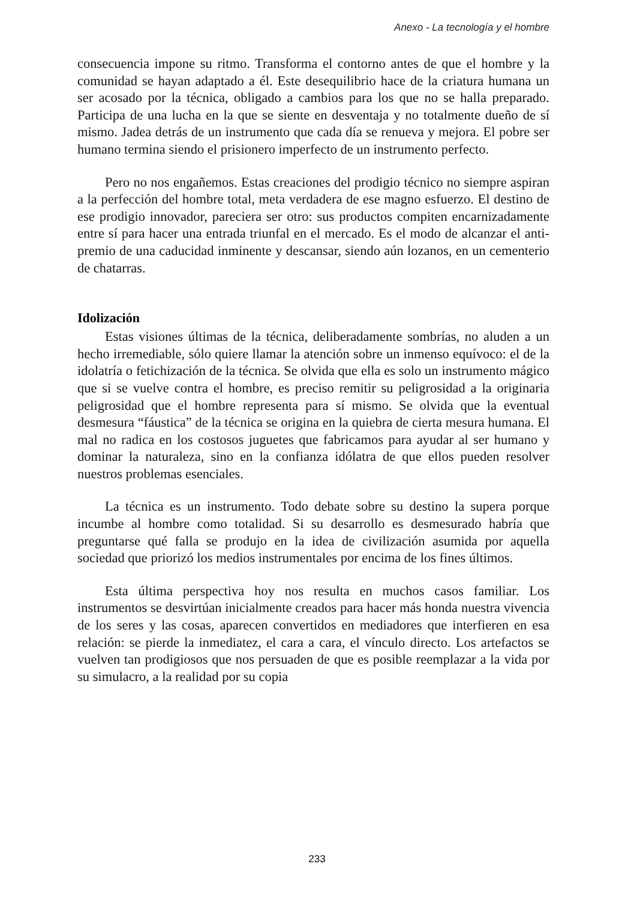Anexo - La tecnología y el hombre
consecuencia impone su ritmo. Transforma el contorno antes de que el hombre y la comunidad se hayan adaptado a él. Este desequilibrio hace de la criatura humana un ser acosado por la técnica, obligado a cambios para los que no se halla preparado. Participa de una lucha en la que se siente en desventaja y no totalmente dueño de sí mismo. Jadea detrás de un instrumento que cada día se renueva y mejora. El pobre ser humano termina siendo el prisionero imperfecto de un instrumento perfecto.
Pero no nos engañemos. Estas creaciones del prodigio técnico no siempre aspiran a la perfección del hombre total, meta verdadera de ese magno esfuerzo. El destino de ese prodigio innovador, pareciera ser otro: sus productos compiten encarnizadamente entre sí para hacer una entrada triunfal en el mercado. Es el modo de alcanzar el anti-premio de una caducidad inminente y descansar, siendo aún lozanos, en un cementerio de chatarras.
Idolización
Estas visiones últimas de la técnica, deliberadamente sombrías, no aluden a un hecho irremediable, sólo quiere llamar la atención sobre un inmenso equívoco: el de la idolatría o fetichización de la técnica. Se olvida que ella es solo un instrumento mágico que si se vuelve contra el hombre, es preciso remitir su peligrosidad a la originaria peligrosidad que el hombre representa para sí mismo. Se olvida que la eventual desmesura “fáustica” de la técnica se origina en la quiebra de cierta mesura humana. El mal no radica en los costosos juguetes que fabricamos para ayudar al ser humano y dominar la naturaleza, sino en la confianza idólatra de que ellos pueden resolver nuestros problemas esenciales.
La técnica es un instrumento. Todo debate sobre su destino la supera porque incumbe al hombre como totalidad. Si su desarrollo es desmesurado habría que preguntarse qué falla se produjo en la idea de civilización asumida por aquella sociedad que priorizó los medios instrumentales por encima de los fines últimos.
Esta última perspectiva hoy nos resulta en muchos casos familiar. Los instrumentos se desvirtúan inicialmente creados para hacer más honda nuestra vivencia de los seres y las cosas, aparecen convertidos en mediadores que interfieren en esa relación: se pierde la inmediatez, el cara a cara, el vínculo directo. Los artefactos se vuelven tan prodigiosos que nos persuaden de que es posible reemplazar a la vida por su simulacro, a la realidad por su copia
233